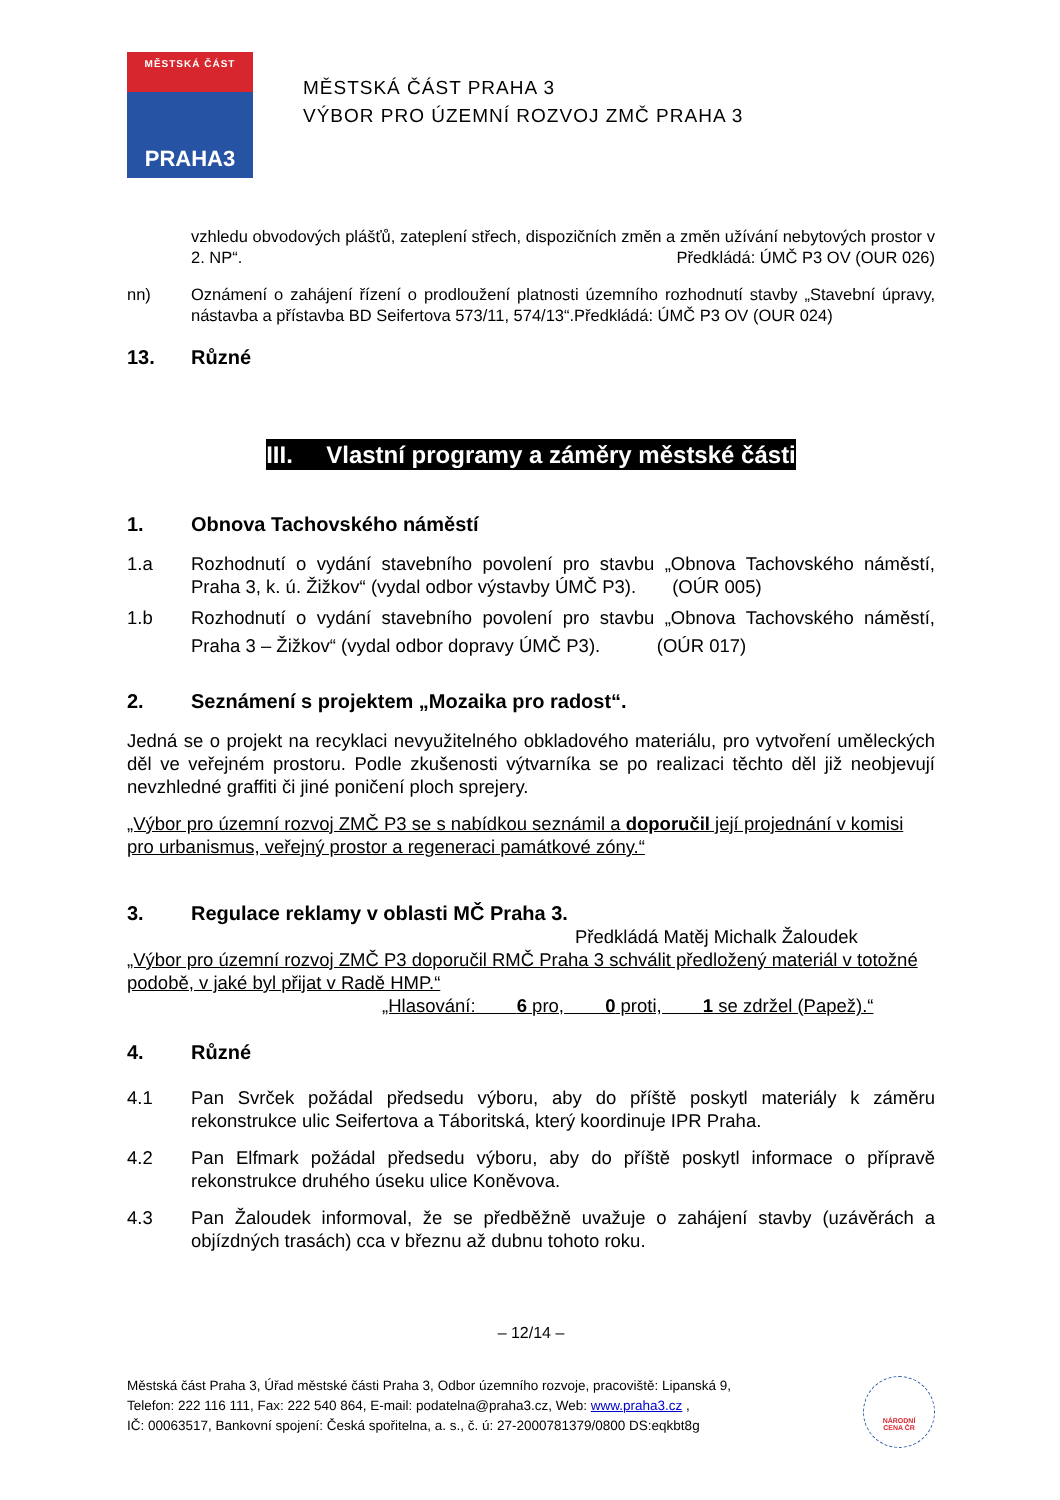MĚSTSKÁ ČÁST
PRAHA3
MĚSTSKÁ ČÁST PRAHA 3
VÝBOR PRO ÚZEMNÍ ROZVOJ ZMČ PRAHA 3
vzhledu obvodových plášťů, zateplení střech, dispozičních změn a změn užívání nebytových prostor v 2. NP“. Předkládá: ÚMČ P3 OV (OUR 026)
nn) Oznámení o zahájení řízení o prodloužení platnosti územního rozhodnutí stavby „Stavební úpravy, nástavba a přístavba BD Seifertova 573/11, 574/13“.Předkládá: ÚMČ P3 OV (OUR 024)
13. Různé
III. Vlastní programy a záměry městské části
1. Obnova Tachovského náměstí
1.a Rozhodnutí o vydání stavebního povolení pro stavbu „Obnova Tachovského náměstí, Praha 3, k. ú. Žižkov“ (vydal odbor výstavby ÚMČ P3). (OÚR 005)
1.b Rozhodnutí o vydání stavebního povolení pro stavbu „Obnova Tachovského náměstí, Praha 3 – Žižkov“ (vydal odbor dopravy ÚMČ P3). (OÚR 017)
2. Seznámení s projektem „Mozaika pro radost“.
Jedná se o projekt na recyklaci nevyužitelného obkladového materiálu, pro vytvoření uměleckých děl ve veřejném prostoru. Podle zkušenosti výtvarníka se po realizaci těchto děl již neobjevují nevzhledné graffiti či jiné poničení ploch sprejery.
„Výbor pro územní rozvoj ZMČ P3 se s nabídkou seznámil a doporučil její projednání v komisi pro urbanismus, veřejný prostor a regeneraci památkové zóny.“
3. Regulace reklamy v oblasti MČ Praha 3.
Předkládá Matěj Michalk Žaloudek
„Výbor pro územní rozvoj ZMČ P3 doporučil RMČ Praha 3 schválit předložený materiál v totožné podobě, v jaké byl přijat v Radě HMP.“
„Hlasování: 6 pro, 0 proti, 1 se zdržel (Papež).“
4. Různé
4.1 Pan Svrček požádal předsedu výboru, aby do příště poskytl materiály k záměru rekonstrukce ulic Seifertova a Táboritská, který koordinuje IPR Praha.
4.2 Pan Elfmark požádal předsedu výboru, aby do příště poskytl informace o přípravě rekonstrukce druhého úseku ulice Koněvova.
4.3 Pan Žaloudek informoval, že se předběžně uvažuje o zahájení stavby (uzávěrách a objízdných trasách) cca v březnu až dubnu tohoto roku.
– 12/14 –
Městská část Praha 3, Úřad městské části Praha 3, Odbor územního rozvoje, pracoviště: Lipanská 9,
Telefon: 222 116 111, Fax: 222 540 864, E-mail: podatelna@praha3.cz, Web: www.praha3.cz ,
IČ: 00063517, Bankovní spojení: Česká spořitelna, a. s., č. ú: 27-2000781379/0800 DS:eqkbt8g
NÁRODNÍ
CENA ČR